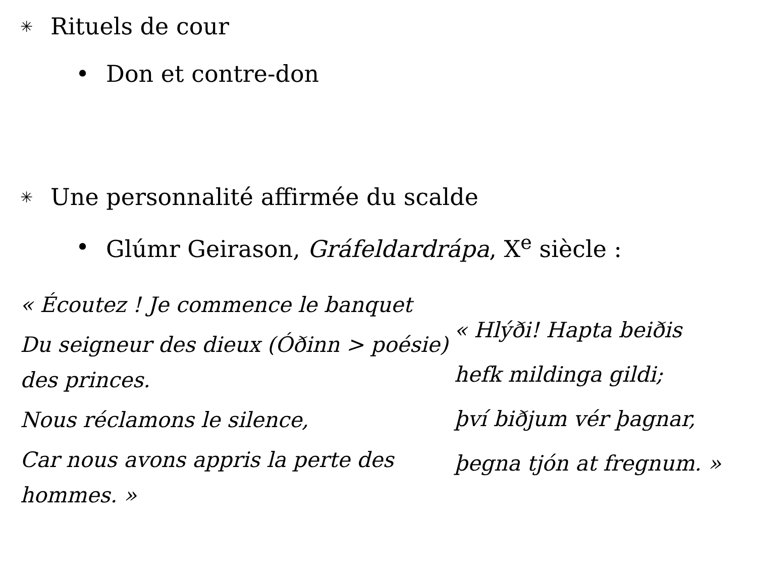✳ Rituels de cour
• Don et contre-don
✳ Une personnalité affirmée du scalde
• Glúmr Geirason, Gráfeldardrápa, X<sup>e</sup> siècle :
« Écoutez ! Je commence le banquet
Du seigneur des dieux (Óðinn > poésie) des princes.
Nous réclamons le silence,
Car nous avons appris la perte des hommes. »
« Hlýði! Hapta beiðis
hefk mildinga gildi;
því biðjum vér þagnar,
þegna tjón at fregnum. »